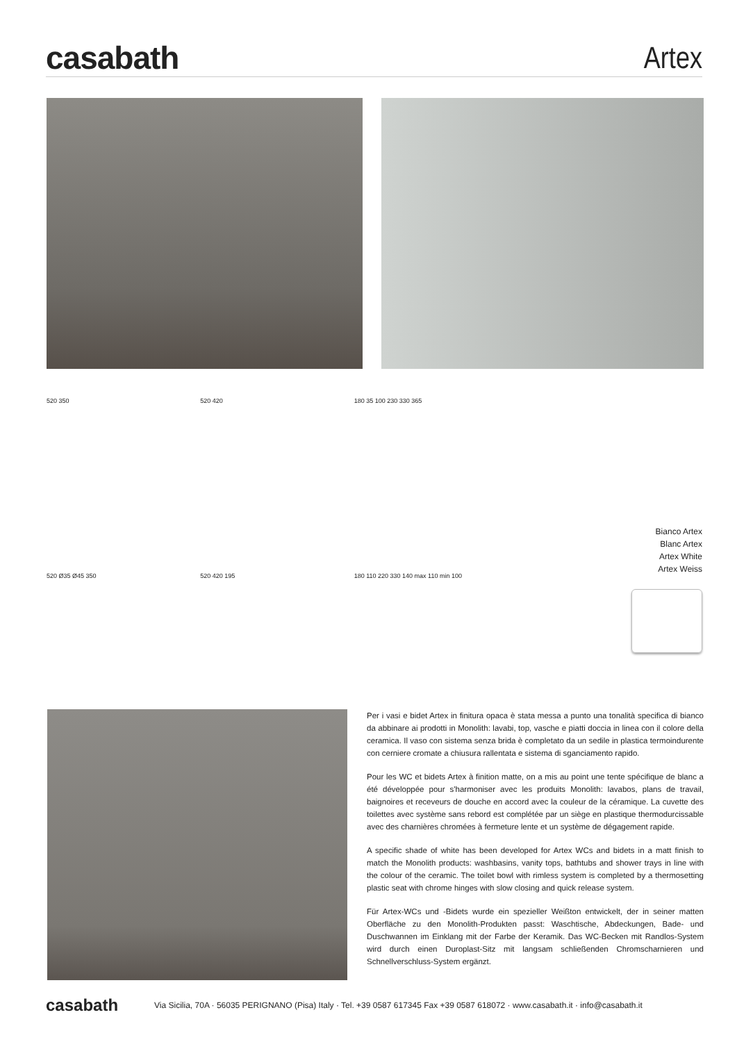casabath
Artex
520 350
520 Ø35 Ø45 350
520 420
520 420 195
180 35 100 230 330 365
180 110 220 330 140 max 110 min 100
Bianco Artex
Blanc Artex
Artex White
Artex Weiss
Per i vasi e bidet Artex in finitura opaca è stata messa a punto una tonalità specifica di bianco da abbinare ai prodotti in Monolith: lavabi, top, vasche e piatti doccia in linea con il colore della ceramica. Il vaso con sistema senza brida è completato da un sedile in plastica termoindurente con cerniere cromate a chiusura rallentata e sistema di sganciamento rapido.
Pour les WC et bidets Artex à finition matte, on a mis au point une tente spécifique de blanc a été développée pour s'harmoniser avec les produits Monolith: lavabos, plans de travail, baignoires et receveurs de douche en accord avec la couleur de la céramique. La cuvette des toilettes avec système sans rebord est complétée par un siège en plastique thermodurcissable avec des charnières chromées à fermeture lente et un système de dégagement rapide.
A specific shade of white has been developed for Artex WCs and bidets in a matt finish to match the Monolith products: washbasins, vanity tops, bathtubs and shower trays in line with the colour of the ceramic. The toilet bowl with rimless system is completed by a thermosetting plastic seat with chrome hinges with slow closing and quick release system.
Für Artex-WCs und -Bidets wurde ein spezieller Weißton entwickelt, der in seiner matten Oberfläche zu den Monolith-Produkten passt: Waschtische, Abdeckungen, Bade- und Duschwannen im Einklang mit der Farbe der Keramik. Das WC-Becken mit Randlos-System wird durch einen Duroplast-Sitz mit langsam schließenden Chromscharnieren und Schnellverschluss-System ergänzt.
casabath Via Sicilia, 70A · 56035 PERIGNANO (Pisa) Italy · Tel. +39 0587 617345 Fax +39 0587 618072 · www.casabath.it · info@casabath.it